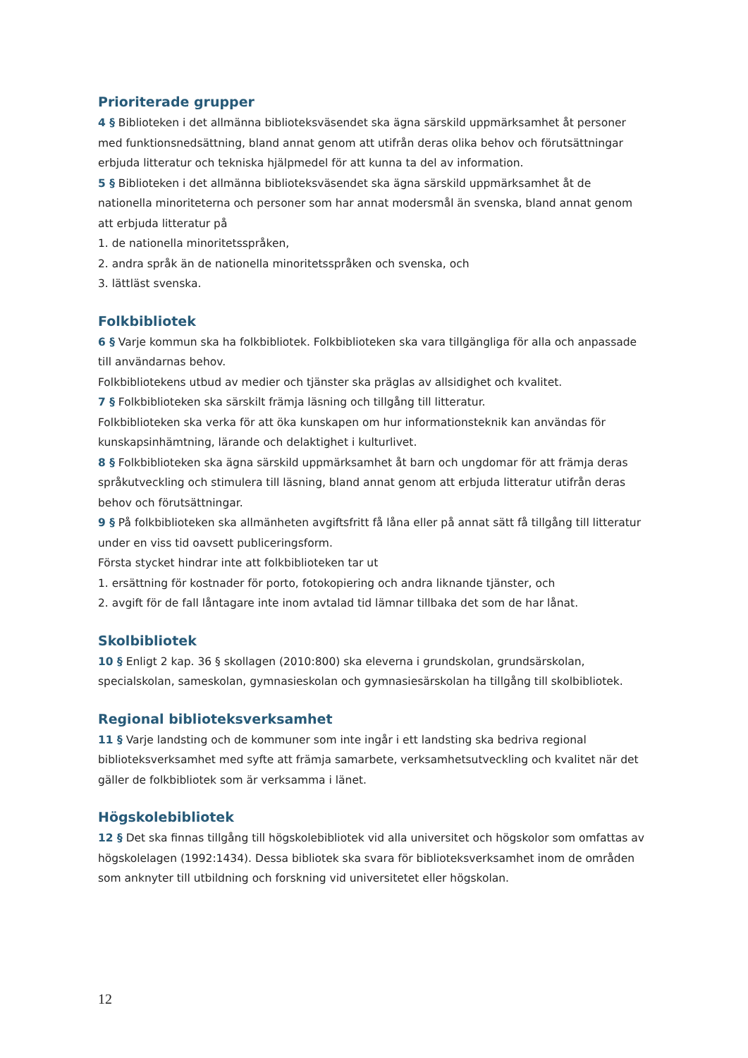Prioriterade grupper
4 § Biblioteken i det allmänna biblioteksväsendet ska ägna särskild uppmärksamhet åt personer med funktionsnedsättning, bland annat genom att utifrån deras olika behov och förutsättningar erbjuda litteratur och tekniska hjälpmedel för att kunna ta del av information.
5 § Biblioteken i det allmänna biblioteksväsendet ska ägna särskild uppmärksamhet åt de nationella minoriteterna och personer som har annat modersmål än svenska, bland annat genom att erbjuda litteratur på
1. de nationella minoritetsspråken,
2. andra språk än de nationella minoritetsspråken och svenska, och
3. lättläst svenska.
Folkbibliotek
6 § Varje kommun ska ha folkbibliotek. Folkbiblioteken ska vara tillgängliga för alla och anpassade till användarnas behov.
Folkbibliotekens utbud av medier och tjänster ska präglas av allsidighet och kvalitet.
7 § Folkbiblioteken ska särskilt främja läsning och tillgång till litteratur.
Folkbiblioteken ska verka för att öka kunskapen om hur informationsteknik kan användas för kunskapsinhämtning, lärande och delaktighet i kulturlivet.
8 § Folkbiblioteken ska ägna särskild uppmärksamhet åt barn och ungdomar för att främja deras språkutveckling och stimulera till läsning, bland annat genom att erbjuda litteratur utifrån deras behov och förutsättningar.
9 § På folkbiblioteken ska allmänheten avgiftsfritt få låna eller på annat sätt få tillgång till litteratur under en viss tid oavsett publiceringsform.
Första stycket hindrar inte att folkbiblioteken tar ut
1. ersättning för kostnader för porto, fotokopiering och andra liknande tjänster, och
2. avgift för de fall låntagare inte inom avtalad tid lämnar tillbaka det som de har lånat.
Skolbibliotek
10 § Enligt 2 kap. 36 § skollagen (2010:800) ska eleverna i grundskolan, grundsärskolan, specialskolan, sameskolan, gymnasieskolan och gymnasiesärskolan ha tillgång till skolbibliotek.
Regional biblioteksverksamhet
11 § Varje landsting och de kommuner som inte ingår i ett landsting ska bedriva regional biblioteksverksamhet med syfte att främja samarbete, verksamhetsutveckling och kvalitet när det gäller de folkbibliotek som är verksamma i länet.
Högskolebibliotek
12 § Det ska finnas tillgång till högskolebibliotek vid alla universitet och högskolor som omfattas av högskolelagen (1992:1434). Dessa bibliotek ska svara för biblioteksverksamhet inom de områden som anknyter till utbildning och forskning vid universitetet eller högskolan.
12